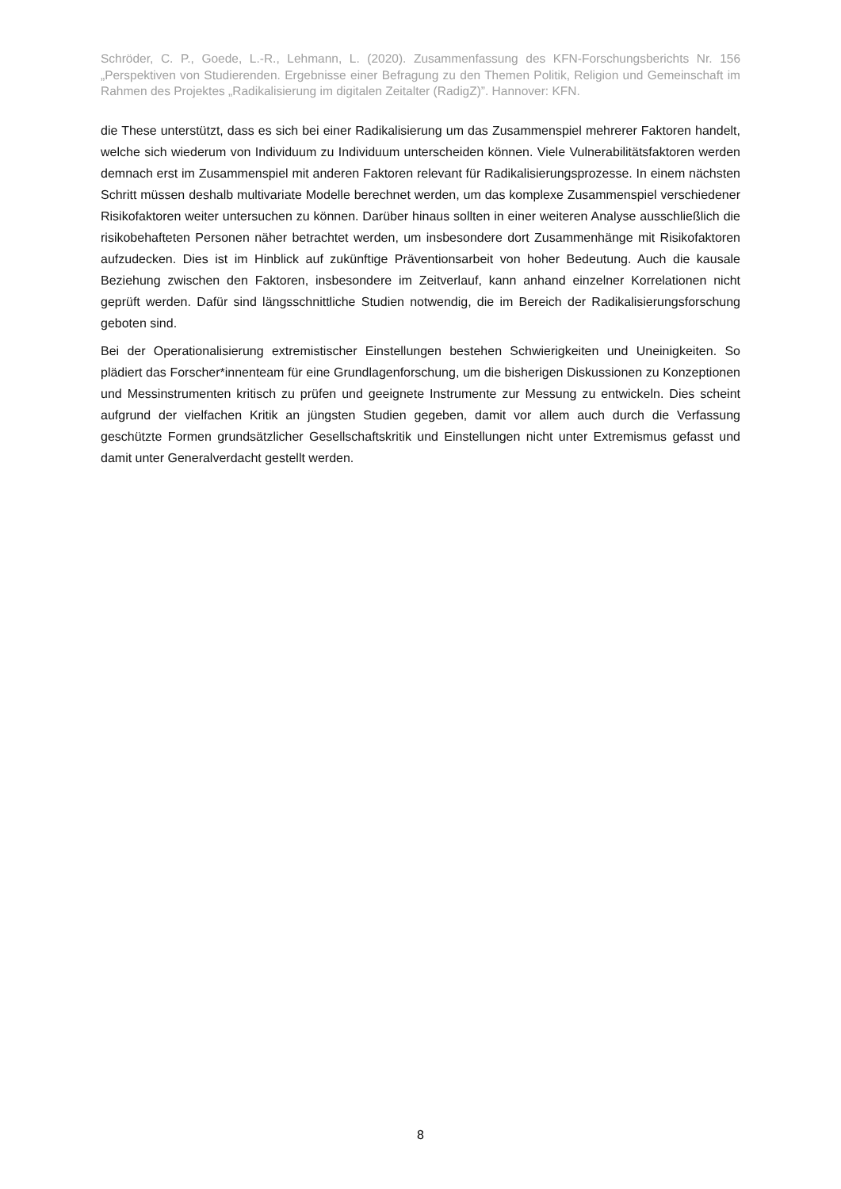Schröder, C. P., Goede, L.-R., Lehmann, L. (2020). Zusammenfassung des KFN-Forschungsberichts Nr. 156 „Perspektiven von Studierenden. Ergebnisse einer Befragung zu den Themen Politik, Religion und Gemeinschaft im Rahmen des Projektes „Radikalisierung im digitalen Zeitalter (RadigZ)”. Hannover: KFN.
die These unterstützt, dass es sich bei einer Radikalisierung um das Zusammenspiel mehrerer Faktoren handelt, welche sich wiederum von Individuum zu Individuum unterscheiden können. Viele Vulnerabilitätsfaktoren werden demnach erst im Zusammenspiel mit anderen Faktoren relevant für Radikalisierungsprozesse. In einem nächsten Schritt müssen deshalb multivariate Modelle berechnet werden, um das komplexe Zusammenspiel verschiedener Risikofaktoren weiter untersuchen zu können. Darüber hinaus sollten in einer weiteren Analyse ausschließlich die risikobehafteten Personen näher betrachtet werden, um insbesondere dort Zusammenhänge mit Risikofaktoren aufzudecken. Dies ist im Hinblick auf zukünftige Präventionsarbeit von hoher Bedeutung. Auch die kausale Beziehung zwischen den Faktoren, insbesondere im Zeitverlauf, kann anhand einzelner Korrelationen nicht geprüft werden. Dafür sind längsschnittliche Studien notwendig, die im Bereich der Radikalisierungsforschung geboten sind.
Bei der Operationalisierung extremistischer Einstellungen bestehen Schwierigkeiten und Uneinigkeiten. So plädiert das Forscher*innenteam für eine Grundlagenforschung, um die bisherigen Diskussionen zu Konzeptionen und Messinstrumenten kritisch zu prüfen und geeignete Instrumente zur Messung zu entwickeln. Dies scheint aufgrund der vielfachen Kritik an jüngsten Studien gegeben, damit vor allem auch durch die Verfassung geschützte Formen grundsätzlicher Gesellschaftskritik und Einstellungen nicht unter Extremismus gefasst und damit unter Generalverdacht gestellt werden.
8